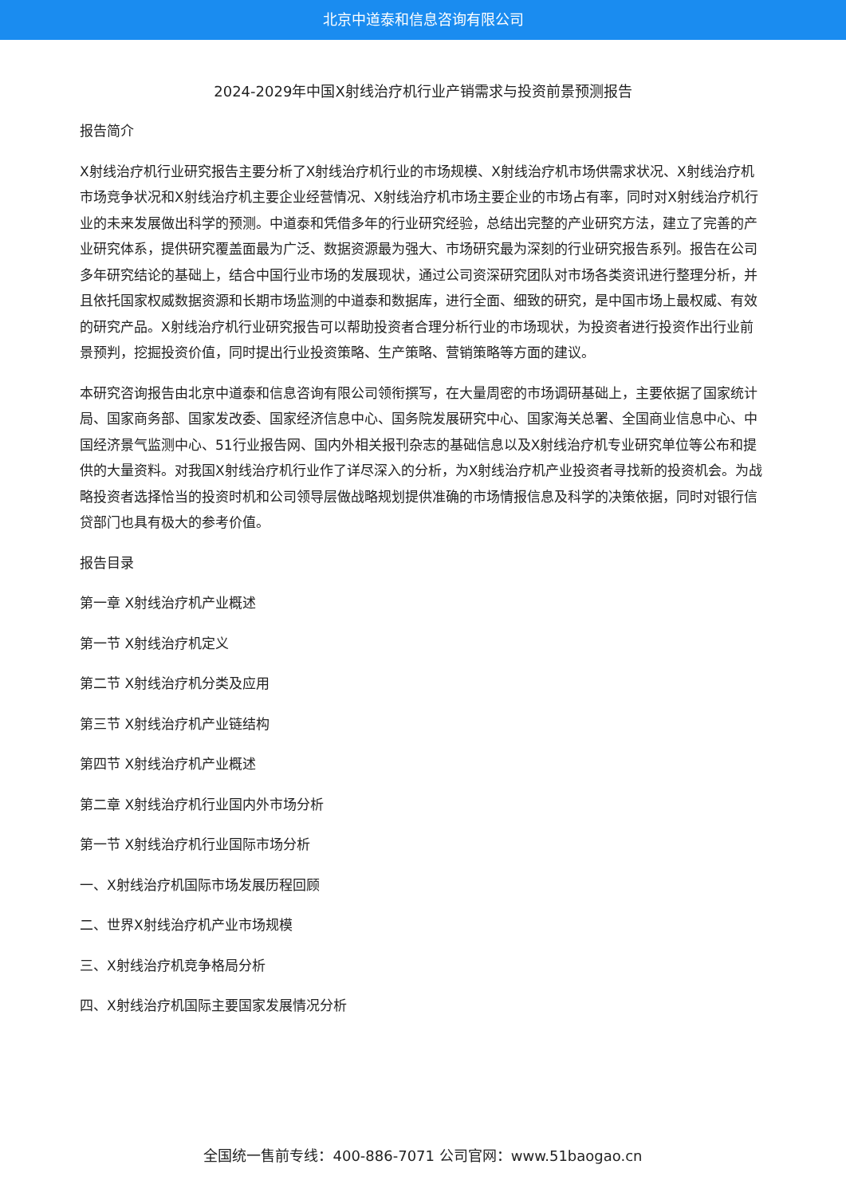北京中道泰和信息咨询有限公司
2024-2029年中国X射线治疗机行业产销需求与投资前景预测报告
报告简介
X射线治疗机行业研究报告主要分析了X射线治疗机行业的市场规模、X射线治疗机市场供需求状况、X射线治疗机市场竞争状况和X射线治疗机主要企业经营情况、X射线治疗机市场主要企业的市场占有率，同时对X射线治疗机行业的未来发展做出科学的预测。中道泰和凭借多年的行业研究经验，总结出完整的产业研究方法，建立了完善的产业研究体系，提供研究覆盖面最为广泛、数据资源最为强大、市场研究最为深刻的行业研究报告系列。报告在公司多年研究结论的基础上，结合中国行业市场的发展现状，通过公司资深研究团队对市场各类资讯进行整理分析，并且依托国家权威数据资源和长期市场监测的中道泰和数据库，进行全面、细致的研究，是中国市场上最权威、有效的研究产品。X射线治疗机行业研究报告可以帮助投资者合理分析行业的市场现状，为投资者进行投资作出行业前景预判，挖掘投资价值，同时提出行业投资策略、生产策略、营销策略等方面的建议。
本研究咨询报告由北京中道泰和信息咨询有限公司领衔撰写，在大量周密的市场调研基础上，主要依据了国家统计局、国家商务部、国家发改委、国家经济信息中心、国务院发展研究中心、国家海关总署、全国商业信息中心、中国经济景气监测中心、51行业报告网、国内外相关报刊杂志的基础信息以及X射线治疗机专业研究单位等公布和提供的大量资料。对我国X射线治疗机行业作了详尽深入的分析，为X射线治疗机产业投资者寻找新的投资机会。为战略投资者选择恰当的投资时机和公司领导层做战略规划提供准确的市场情报信息及科学的决策依据，同时对银行信贷部门也具有极大的参考价值。
报告目录
第一章 X射线治疗机产业概述
第一节 X射线治疗机定义
第二节 X射线治疗机分类及应用
第三节 X射线治疗机产业链结构
第四节 X射线治疗机产业概述
第二章 X射线治疗机行业国内外市场分析
第一节 X射线治疗机行业国际市场分析
一、X射线治疗机国际市场发展历程回顾
二、世界X射线治疗机产业市场规模
三、X射线治疗机竞争格局分析
四、X射线治疗机国际主要国家发展情况分析
全国统一售前专线：400-886-7071 公司官网：www.51baogao.cn